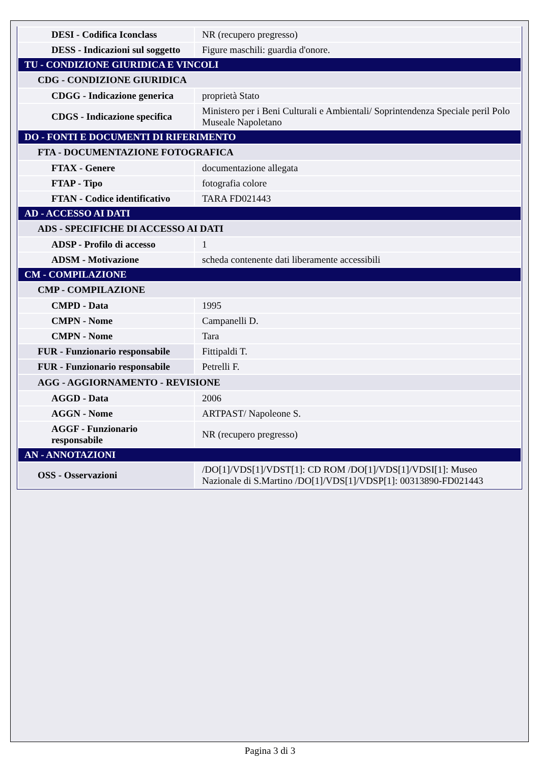| DESI - Codifica Iconclass | NR (recupero pregresso) |
| DESS - Indicazioni sul soggetto | Figure maschili: guardia d'onore. |
| TU - CONDIZIONE GIURIDICA E VINCOLI | |
| CDG - CONDIZIONE GIURIDICA | |
| CDGG - Indicazione generica | proprietà Stato |
| CDGS - Indicazione specifica | Ministero per i Beni Culturali e Ambientali/ Soprintendenza Speciale peril Polo Museale Napoletano |
| DO - FONTI E DOCUMENTI DI RIFERIMENTO | |
| FTA - DOCUMENTAZIONE FOTOGRAFICA | |
| FTAX - Genere | documentazione allegata |
| FTAP - Tipo | fotografia colore |
| FTAN - Codice identificativo | TARA FD021443 |
| AD - ACCESSO AI DATI | |
| ADS - SPECIFICHE DI ACCESSO AI DATI | |
| ADSP - Profilo di accesso | 1 |
| ADSM - Motivazione | scheda contenente dati liberamente accessibili |
| CM - COMPILAZIONE | |
| CMP - COMPILAZIONE | |
| CMPD - Data | 1995 |
| CMPN - Nome | Campanelli D. |
| CMPN - Nome | Tara |
| FUR - Funzionario responsabile | Fittipaldi T. |
| FUR - Funzionario responsabile | Petrelli F. |
| AGG - AGGIORNAMENTO - REVISIONE | |
| AGGD - Data | 2006 |
| AGGN - Nome | ARTPAST/ Napoleone S. |
| AGGF - Funzionario responsabile | NR (recupero pregresso) |
| AN - ANNOTAZIONI | |
| OSS - Osservazioni | /DO[1]/VDS[1]/VDST[1]: CD ROM /DO[1]/VDS[1]/VDSI[1]: Museo Nazionale di S.Martino /DO[1]/VDS[1]/VDSP[1]: 00313890-FD021443 |
Pagina 3 di 3